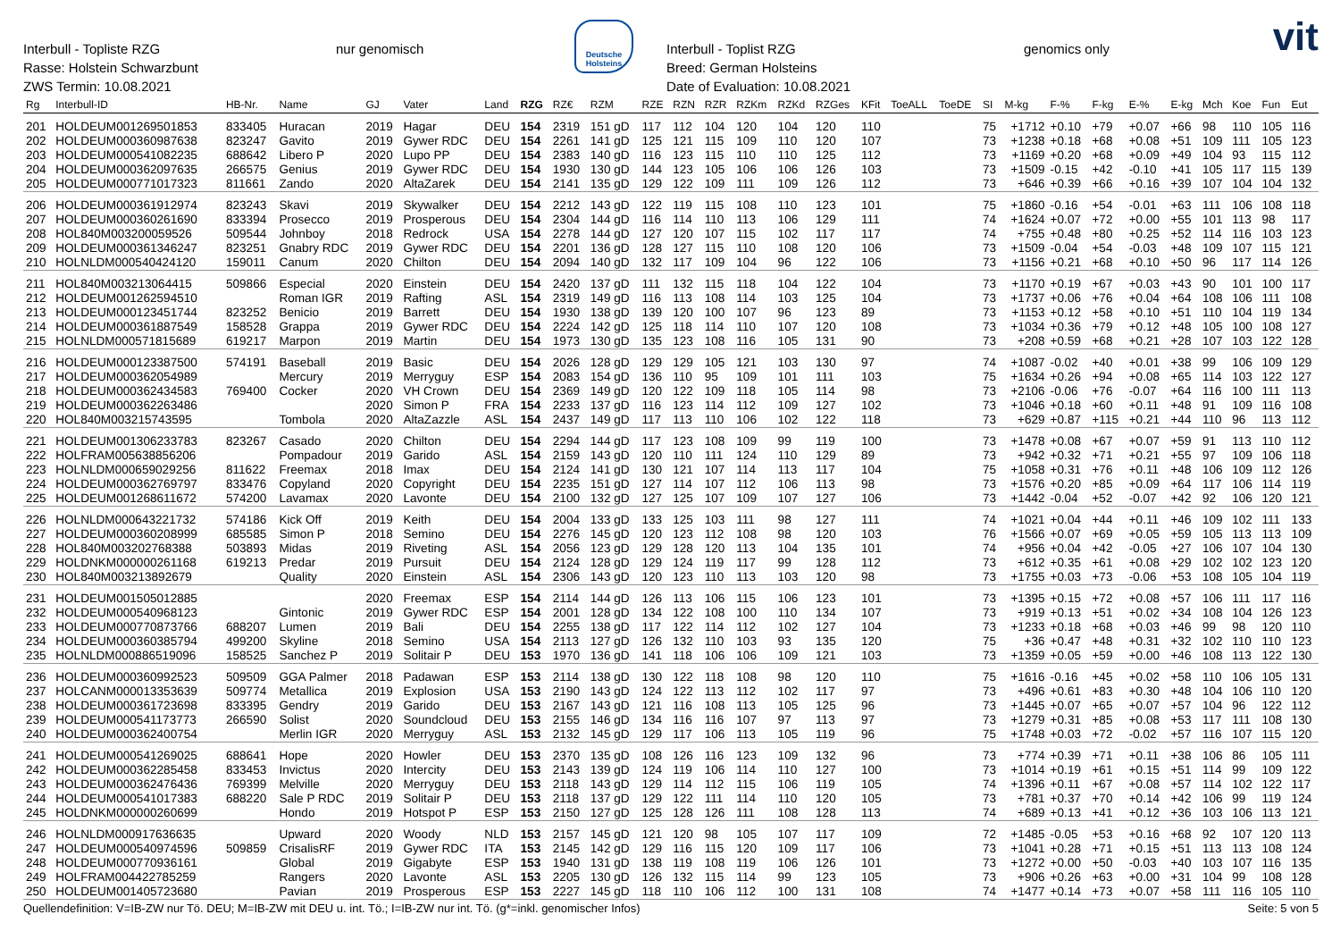Interbull - Topliste RZG
Rasse: Holstein Schwarzbunt
ZWS Termin: 10.08.2021
nur genomisch
Deutsche Holsteins
Interbull - Toplist RZG
Breed: German Holsteins
Date of Evaluation: 10.08.2021
genomics only
vit
| Rg | Interbull-ID | HB-Nr. | Name | GJ | Vater | Land | RZG | RZ€ | RZM | RZE | RZN | RZR | RZKm | RZKd | RZGes | KFit | ToeALL | ToeDE | SI | M-kg | F-% | F-kg | E-% | E-kg | Mch | Koe | Fun | Eut |
| --- | --- | --- | --- | --- | --- | --- | --- | --- | --- | --- | --- | --- | --- | --- | --- | --- | --- | --- | --- | --- | --- | --- | --- | --- | --- | --- | --- | --- |
| 201 | HOLDEUM001269501853 | 833405 | Huracan | 2019 | Hagar | DEU | 154 | 2319 | 151 gD | 117 | 112 | 104 | 120 | 104 | 120 | 110 | | | 75 | +1712 | +0.10 | +79 | +0.07 | +66 | 98 | 110 | 105 | 116 |
| 202 | HOLDEUM000360987638 | 823247 | Gavito | 2019 | Gywer RDC | DEU | 154 | 2261 | 141 gD | 125 | 121 | 115 | 109 | 110 | 120 | 107 | | | 73 | +1238 | +0.18 | +68 | +0.08 | +51 | 109 | 111 | 105 | 123 |
| 203 | HOLDEUM000541082235 | 688642 | Libero P | 2020 | Lupo PP | DEU | 154 | 2383 | 140 gD | 116 | 123 | 115 | 110 | 110 | 125 | 112 | | | 73 | +1169 | +0.20 | +68 | +0.09 | +49 | 104 | 93 | 115 | 112 |
| 204 | HOLDEUM000362097635 | 266575 | Genius | 2019 | Gywer RDC | DEU | 154 | 1930 | 130 gD | 144 | 123 | 105 | 106 | 106 | 126 | 103 | | | 73 | +1509 | -0.15 | +42 | -0.10 | +41 | 105 | 117 | 115 | 139 |
| 205 | HOLDEUM000771017323 | 811661 | Zando | 2020 | AltaZarek | DEU | 154 | 2141 | 135 gD | 129 | 122 | 109 | 111 | 109 | 126 | 112 | | | 73 | +646 | +0.39 | +66 | +0.16 | +39 | 107 | 104 | 104 | 132 |
| 206 | HOLDEUM000361912974 | 823243 | Skavi | 2019 | Skywalker | DEU | 154 | 2212 | 143 gD | 122 | 119 | 115 | 108 | 110 | 123 | 101 | | | 75 | +1860 | -0.16 | +54 | -0.01 | +63 | 111 | 106 | 108 | 118 |
| 207 | HOLDEUM000360261690 | 833394 | Prosecco | 2019 | Prosperous | DEU | 154 | 2304 | 144 gD | 116 | 114 | 110 | 113 | 106 | 129 | 111 | | | 74 | +1624 | +0.07 | +72 | +0.00 | +55 | 101 | 113 | 98 | 117 |
| 208 | HOL840M003200059526 | 509544 | Johnboy | 2018 | Redrock | USA | 154 | 2278 | 144 gD | 127 | 120 | 107 | 115 | 102 | 117 | 117 | | | 74 | +755 | +0.48 | +80 | +0.25 | +52 | 114 | 116 | 103 | 123 |
| 209 | HOLDEUM000361346247 | 823251 | Gnabry RDC | 2019 | Gywer RDC | DEU | 154 | 2201 | 136 gD | 128 | 127 | 115 | 110 | 108 | 120 | 106 | | | 73 | +1509 | -0.04 | +54 | -0.03 | +48 | 109 | 107 | 115 | 121 |
| 210 | HOLNLDM000540424120 | 159011 | Canum | 2020 | Chilton | DEU | 154 | 2094 | 140 gD | 132 | 117 | 109 | 104 | 96 | 122 | 106 | | | 73 | +1156 | +0.21 | +68 | +0.10 | +50 | 96 | 117 | 114 | 126 |
| 211 | HOL840M003213064415 | 509866 | Especial | 2020 | Einstein | DEU | 154 | 2420 | 137 gD | 111 | 132 | 115 | 118 | 104 | 122 | 104 | | | 73 | +1170 | +0.19 | +67 | +0.03 | +43 | 90 | 101 | 100 | 117 |
| 212 | HOLDEUM001262594510 | | Roman IGR | 2019 | Rafting | ASL | 154 | 2319 | 149 gD | 116 | 113 | 108 | 114 | 103 | 125 | 104 | | | 73 | +1737 | +0.06 | +76 | +0.04 | +64 | 108 | 106 | 111 | 108 |
| 213 | HOLDEUM000123451744 | 823252 | Benicio | 2019 | Barrett | DEU | 154 | 1930 | 138 gD | 139 | 120 | 100 | 107 | 96 | 123 | 89 | | | 73 | +1153 | +0.12 | +58 | +0.10 | +51 | 110 | 104 | 119 | 134 |
| 214 | HOLDEUM000361887549 | 158528 | Grappa | 2019 | Gywer RDC | DEU | 154 | 2224 | 142 gD | 125 | 118 | 114 | 110 | 107 | 120 | 108 | | | 73 | +1034 | +0.36 | +79 | +0.12 | +48 | 105 | 100 | 108 | 127 |
| 215 | HOLNLDM000571815689 | 619217 | Marpon | 2019 | Martin | DEU | 154 | 1973 | 130 gD | 135 | 123 | 108 | 116 | 105 | 131 | 90 | | | 73 | +208 | +0.59 | +68 | +0.21 | +28 | 107 | 103 | 122 | 128 |
| 216 | HOLDEUM000123387500 | 574191 | Baseball | 2019 | Basic | DEU | 154 | 2026 | 128 gD | 129 | 129 | 105 | 121 | 103 | 130 | 97 | | | 74 | +1087 | -0.02 | +40 | +0.01 | +38 | 99 | 106 | 109 | 129 |
| 217 | HOLDEUM000362054989 | | Mercury | 2019 | Merryguy | ESP | 154 | 2083 | 154 gD | 136 | 110 | 95 | 109 | 101 | 111 | 103 | | | 75 | +1634 | +0.26 | +94 | +0.08 | +65 | 114 | 103 | 122 | 127 |
| 218 | HOLDEUM000362434583 | 769400 | Cocker | 2020 | VH Crown | DEU | 154 | 2369 | 149 gD | 120 | 122 | 109 | 118 | 105 | 114 | 98 | | | 73 | +2106 | -0.06 | +76 | -0.07 | +64 | 116 | 100 | 111 | 113 |
| 219 | HOLDEUM000362263486 | | | 2020 | Simon P | FRA | 154 | 2233 | 137 gD | 116 | 123 | 114 | 112 | 109 | 127 | 102 | | | 73 | +1046 | +0.18 | +60 | +0.11 | +48 | 91 | 109 | 116 | 108 |
| 220 | HOL840M003215743595 | | Tombola | 2020 | AltaZazzle | ASL | 154 | 2437 | 149 gD | 117 | 113 | 110 | 106 | 102 | 122 | 118 | | | 73 | +629 | +0.87 | +115 | +0.21 | +44 | 110 | 96 | 113 | 112 |
| 221 | HOLDEUM001306233783 | 823267 | Casado | 2020 | Chilton | DEU | 154 | 2294 | 144 gD | 117 | 123 | 108 | 109 | 99 | 119 | 100 | | | 73 | +1478 | +0.08 | +67 | +0.07 | +59 | 91 | 113 | 110 | 112 |
| 222 | HOLFRAM005638856206 | | Pompadour | 2019 | Garido | ASL | 154 | 2159 | 143 gD | 120 | 110 | 111 | 124 | 110 | 129 | 89 | | | 73 | +942 | +0.32 | +71 | +0.21 | +55 | 97 | 109 | 106 | 118 |
| 223 | HOLNLDM000659029256 | 811622 | Freemax | 2018 | Imax | DEU | 154 | 2124 | 141 gD | 130 | 121 | 107 | 114 | 113 | 117 | 104 | | | 75 | +1058 | +0.31 | +76 | +0.11 | +48 | 106 | 109 | 112 | 126 |
| 224 | HOLDEUM000362769797 | 833476 | Copyland | 2020 | Copyright | DEU | 154 | 2235 | 151 gD | 127 | 114 | 107 | 112 | 106 | 113 | 98 | | | 73 | +1576 | +0.20 | +85 | +0.09 | +64 | 117 | 106 | 114 | 119 |
| 225 | HOLDEUM001268611672 | 574200 | Lavamax | 2020 | Lavonte | DEU | 154 | 2100 | 132 gD | 127 | 125 | 107 | 109 | 107 | 127 | 106 | | | 73 | +1442 | -0.04 | +52 | -0.07 | +42 | 92 | 106 | 120 | 121 |
| 226 | HOLNLDM000643221732 | 574186 | Kick Off | 2019 | Keith | DEU | 154 | 2004 | 133 gD | 133 | 125 | 103 | 111 | 98 | 127 | 111 | | | 74 | +1021 | +0.04 | +44 | +0.11 | +46 | 109 | 102 | 111 | 133 |
| 227 | HOLDEUM000360208999 | 685585 | Simon P | 2018 | Semino | DEU | 154 | 2276 | 145 gD | 120 | 123 | 112 | 108 | 98 | 120 | 103 | | | 76 | +1566 | +0.07 | +69 | +0.05 | +59 | 105 | 113 | 113 | 109 |
| 228 | HOL840M003202768388 | 503893 | Midas | 2019 | Riveting | ASL | 154 | 2056 | 123 gD | 129 | 128 | 120 | 113 | 104 | 135 | 101 | | | 74 | +956 | +0.04 | +42 | -0.05 | +27 | 106 | 107 | 104 | 130 |
| 229 | HOLDNKM000000261168 | 619213 | Predar | 2019 | Pursuit | DEU | 154 | 2124 | 128 gD | 129 | 124 | 119 | 117 | 99 | 128 | 112 | | | 73 | +612 | +0.35 | +61 | +0.08 | +29 | 102 | 102 | 123 | 120 |
| 230 | HOL840M003213892679 | | Quality | 2020 | Einstein | ASL | 154 | 2306 | 143 gD | 120 | 123 | 110 | 113 | 103 | 120 | 98 | | | 73 | +1755 | +0.03 | +73 | -0.06 | +53 | 108 | 105 | 104 | 119 |
| 231 | HOLDEUM001505012885 | | | 2020 | Freemax | ESP | 154 | 2114 | 144 gD | 126 | 113 | 106 | 115 | 106 | 123 | 101 | | | 73 | +1395 | +0.15 | +72 | +0.08 | +57 | 106 | 111 | 117 | 116 |
| 232 | HOLDEUM000540968123 | | Gintonic | 2019 | Gywer RDC | ESP | 154 | 2001 | 128 gD | 134 | 122 | 108 | 100 | 110 | 134 | 107 | | | 73 | +919 | +0.13 | +51 | +0.02 | +34 | 108 | 104 | 126 | 123 |
| 233 | HOLDEUM000770873766 | 688207 | Lumen | 2019 | Bali | DEU | 154 | 2255 | 138 gD | 117 | 122 | 114 | 112 | 102 | 127 | 104 | | | 73 | +1233 | +0.18 | +68 | +0.03 | +46 | 99 | 98 | 120 | 110 |
| 234 | HOLDEUM000360385794 | 499200 | Skyline | 2018 | Semino | USA | 154 | 2113 | 127 gD | 126 | 132 | 110 | 103 | 93 | 135 | 120 | | | 75 | +36 | +0.47 | +48 | +0.31 | +32 | 102 | 110 | 110 | 123 |
| 235 | HOLNLDM000886519096 | 158525 | Sanchez P | 2019 | Solitair P | DEU | 153 | 1970 | 136 gD | 141 | 118 | 106 | 106 | 109 | 121 | 103 | | | 73 | +1359 | +0.05 | +59 | +0.00 | +46 | 108 | 113 | 122 | 130 |
| 236 | HOLDEUM000360992523 | 509509 | GGA Palmer | 2018 | Padawan | ESP | 153 | 2114 | 138 gD | 130 | 122 | 118 | 108 | 98 | 120 | 110 | | | 75 | +1616 | -0.16 | +45 | +0.02 | +58 | 110 | 106 | 105 | 131 |
| 237 | HOLCANM000013353639 | 509774 | Metallica | 2019 | Explosion | USA | 153 | 2190 | 143 gD | 124 | 122 | 113 | 112 | 102 | 117 | 97 | | | 73 | +496 | +0.61 | +83 | +0.30 | +48 | 104 | 106 | 110 | 120 |
| 238 | HOLDEUM000361723698 | 833395 | Gendry | 2019 | Garido | DEU | 153 | 2167 | 143 gD | 121 | 116 | 108 | 113 | 105 | 125 | 96 | | | 73 | +1445 | +0.07 | +65 | +0.07 | +57 | 104 | 96 | 122 | 112 |
| 239 | HOLDEUM000541173773 | 266590 | Solist | 2020 | Soundcloud | DEU | 153 | 2155 | 146 gD | 134 | 116 | 116 | 107 | 97 | 113 | 97 | | | 73 | +1279 | +0.31 | +85 | +0.08 | +53 | 117 | 111 | 108 | 130 |
| 240 | HOLDEUM000362400754 | | Merlin IGR | 2020 | Merryguy | ASL | 153 | 2132 | 145 gD | 129 | 117 | 106 | 113 | 105 | 119 | 96 | | | 75 | +1748 | +0.03 | +72 | -0.02 | +57 | 116 | 107 | 115 | 120 |
| 241 | HOLDEUM000541269025 | 688641 | Hope | 2020 | Howler | DEU | 153 | 2370 | 135 gD | 108 | 126 | 116 | 123 | 109 | 132 | 96 | | | 73 | +774 | +0.39 | +71 | +0.11 | +38 | 106 | 86 | 105 | 111 |
| 242 | HOLDEUM000362285458 | 833453 | Invictus | 2020 | Intercity | DEU | 153 | 2143 | 139 gD | 124 | 119 | 106 | 114 | 110 | 127 | 100 | | | 73 | +1014 | +0.19 | +61 | +0.15 | +51 | 114 | 99 | 109 | 122 |
| 243 | HOLDEUM000362476436 | 769399 | Melville | 2020 | Merryguy | DEU | 153 | 2118 | 143 gD | 129 | 114 | 112 | 115 | 106 | 119 | 105 | | | 74 | +1396 | +0.11 | +67 | +0.08 | +57 | 114 | 102 | 122 | 117 |
| 244 | HOLDEUM000541017383 | 688220 | Sale P RDC | 2019 | Solitair P | DEU | 153 | 2118 | 137 gD | 129 | 122 | 111 | 114 | 110 | 120 | 105 | | | 73 | +781 | +0.37 | +70 | +0.14 | +42 | 106 | 99 | 119 | 124 |
| 245 | HOLDNKM000000260699 | | Hondo | 2019 | Hotspot P | ESP | 153 | 2150 | 127 gD | 125 | 128 | 126 | 111 | 108 | 128 | 113 | | | 74 | +689 | +0.13 | +41 | +0.12 | +36 | 103 | 106 | 113 | 121 |
| 246 | HOLNLDM000917636635 | | Upward | 2020 | Woody | NLD | 153 | 2157 | 145 gD | 121 | 120 | 98 | 105 | 107 | 117 | 109 | | | 72 | +1485 | -0.05 | +53 | +0.16 | +68 | 92 | 107 | 120 | 113 |
| 247 | HOLDEUM000540974596 | 509859 | CrisalisRF | 2019 | Gywer RDC | ITA | 153 | 2145 | 142 gD | 129 | 116 | 115 | 120 | 109 | 117 | 106 | | | 73 | +1041 | +0.28 | +71 | +0.15 | +51 | 113 | 113 | 108 | 124 |
| 248 | HOLDEUM000770936161 | | Global | 2019 | Gigabyte | ESP | 153 | 1940 | 131 gD | 138 | 119 | 108 | 119 | 106 | 126 | 101 | | | 73 | +1272 | +0.00 | +50 | -0.03 | +40 | 103 | 107 | 116 | 135 |
| 249 | HOLFRAM004422785259 | | Rangers | 2020 | Lavonte | ASL | 153 | 2205 | 130 gD | 126 | 132 | 115 | 114 | 99 | 123 | 105 | | | 73 | +906 | +0.26 | +63 | +0.00 | +31 | 104 | 99 | 108 | 128 |
| 250 | HOLDEUM001405723680 | | Pavian | 2019 | Prosperous | ESP | 153 | 2227 | 145 gD | 118 | 110 | 106 | 112 | 100 | 131 | 108 | | | 74 | +1477 | +0.14 | +73 | +0.07 | +58 | 111 | 116 | 105 | 110 |
Quellendefinition: V=IB-ZW nur Tö. DEU; M=IB-ZW mit DEU u. int. Tö.; I=IB-ZW nur int. Tö. (g*=inkl. genomischer Infos) Seite: 5 von 5